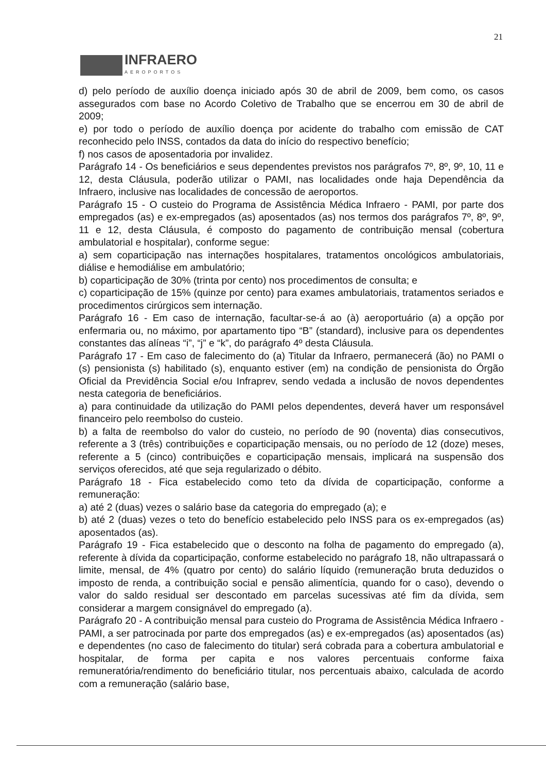21
INFRAERO
AEROPORTOS
d) pelo período de auxílio doença iniciado após 30 de abril de 2009, bem como, os casos assegurados com base no Acordo Coletivo de Trabalho que se encerrou em 30 de abril de 2009;
e) por todo o período de auxílio doença por acidente do trabalho com emissão de CAT reconhecido pelo INSS, contados da data do início do respectivo benefício;
f) nos casos de aposentadoria por invalidez.
Parágrafo 14 - Os beneficiários e seus dependentes previstos nos parágrafos 7º, 8º, 9º, 10, 11 e 12, desta Cláusula, poderão utilizar o PAMI, nas localidades onde haja Dependência da Infraero, inclusive nas localidades de concessão de aeroportos.
Parágrafo 15 - O custeio do Programa de Assistência Médica Infraero - PAMI, por parte dos empregados (as) e ex-empregados (as) aposentados (as) nos termos dos parágrafos 7º, 8º, 9º, 11 e 12, desta Cláusula, é composto do pagamento de contribuição mensal (cobertura ambulatorial e hospitalar), conforme segue:
a) sem coparticipação nas internações hospitalares, tratamentos oncológicos ambulatoriais, diálise e hemodiálise em ambulatório;
b) coparticipação de 30% (trinta por cento) nos procedimentos de consulta; e
c) coparticipação de 15% (quinze por cento) para exames ambulatoriais, tratamentos seriados e procedimentos cirúrgicos sem internação.
Parágrafo 16 - Em caso de internação, facultar-se-á ao (à) aeroportuário (a) a opção por enfermaria ou, no máximo, por apartamento tipo “B” (standard), inclusive para os dependentes constantes das alíneas “i”, “j” e “k”, do parágrafo 4º desta Cláusula.
Parágrafo 17 - Em caso de falecimento do (a) Titular da Infraero, permanecerá (ão) no PAMI o (s) pensionista (s) habilitado (s), enquanto estiver (em) na condição de pensionista do Órgão Oficial da Previdência Social e/ou Infraprev, sendo vedada a inclusão de novos dependentes nesta categoria de beneficiários.
a) para continuidade da utilização do PAMI pelos dependentes, deverá haver um responsável financeiro pelo reembolso do custeio.
b) a falta de reembolso do valor do custeio, no período de 90 (noventa) dias consecutivos, referente a 3 (três) contribuições e coparticipação mensais, ou no período de 12 (doze) meses, referente a 5 (cinco) contribuições e coparticipação mensais, implicará na suspensão dos serviços oferecidos, até que seja regularizado o débito.
Parágrafo 18 - Fica estabelecido como teto da dívida de coparticipação, conforme a remuneração:
a) até 2 (duas) vezes o salário base da categoria do empregado (a); e
b) até 2 (duas) vezes o teto do benefício estabelecido pelo INSS para os ex-empregados (as) aposentados (as).
Parágrafo 19 - Fica estabelecido que o desconto na folha de pagamento do empregado (a), referente à dívida da coparticipação, conforme estabelecido no parágrafo 18, não ultrapassará o limite, mensal, de 4% (quatro por cento) do salário líquido (remuneração bruta deduzidos o imposto de renda, a contribuição social e pensão alimentícia, quando for o caso), devendo o valor do saldo residual ser descontado em parcelas sucessivas até fim da dívida, sem considerar a margem consignável do empregado (a).
Parágrafo 20 - A contribuição mensal para custeio do Programa de Assistência Médica Infraero - PAMI, a ser patrocinada por parte dos empregados (as) e ex-empregados (as) aposentados (as) e dependentes (no caso de falecimento do titular) será cobrada para a cobertura ambulatorial e hospitalar, de forma per capita e nos valores percentuais conforme faixa remuneratória/rendimento do beneficiário titular, nos percentuais abaixo, calculada de acordo com a remuneração (salário base,